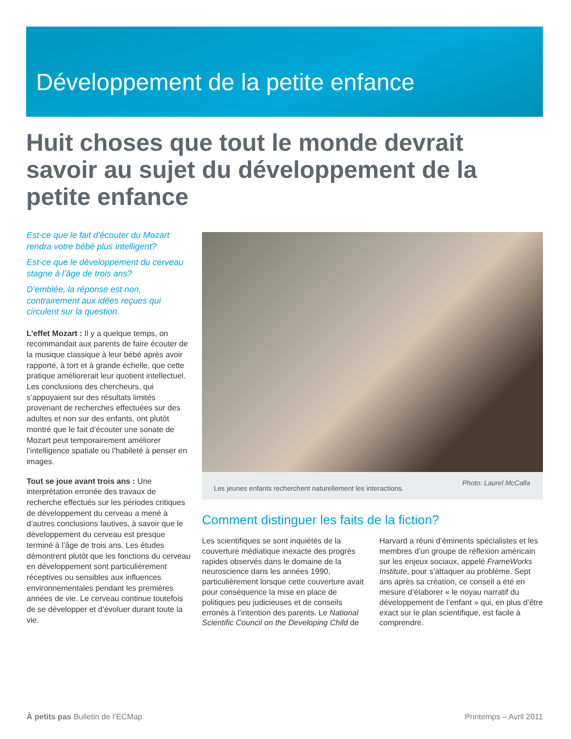Développement de la petite enfance
Huit choses que tout le monde devrait savoir au sujet du développement de la petite enfance
Est-ce que le fait d’écouter du Mozart rendra votre bébé plus intelligent?
Est-ce que le développement du cerveau stagne à l’âge de trois ans?
D’emblée, la réponse est non, contrairement aux idées reçues qui circulent sur la question.
L’effet Mozart : Il y a quelque temps, on recommandait aux parents de faire écouter de la musique classique à leur bébé après avoir rapporté, à tort et à grande échelle, que cette pratique améliorerait leur quotient intellectuel. Les conclusions des chercheurs, qui s’appuyaient sur des résultats limités provenant de recherches effectuées sur des adultes et non sur des enfants, ont plutôt montré que le fait d’écouter une sonate de Mozart peut temporairement améliorer l’intelligence spatiale ou l’habileté à penser en images.
Tout se joue avant trois ans : Une interprétation erronée des travaux de recherche effectués sur les périodes critiques de développement du cerveau a mené à d’autres conclusions fautives, à savoir que le développement du cerveau est presque terminé à l’âge de trois ans. Les études démontrent plutôt que les fonctions du cerveau en développement sont particulièrement réceptives ou sensibles aux influences environnementales pendant les premières années de vie. Le cerveau continue toutefois de se développer et d’évoluer durant toute la vie.
Les jeunes enfants recherchent naturellement les interactions.
Photo: Laurel McCalla
Comment distinguer les faits de la fiction?
Les scientifiques se sont inquiétés de la couverture médiatique inexacte des progrès rapides observés dans le domaine de la neuroscience dans les années 1990, particulièrement lorsque cette couverture avait pour conséquence la mise en place de politiques peu judicieuses et de conseils erronés à l’intention des parents. Le National Scientific Council on the Developing Child de Harvard a réuni d’éminents spécialistes et les membres d’un groupe de réflexion américain sur les enjeux sociaux, appelé FrameWorks Institute, pour s’attaquer au problème. Sept ans après sa création, ce conseil a été en mesure d’élaborer « le noyau narratif du développement de l’enfant » qui, en plus d’être exact sur le plan scientifique, est facile à comprendre.
À petits pas Bulletin de l’ECMap
Printemps – Avril 2011